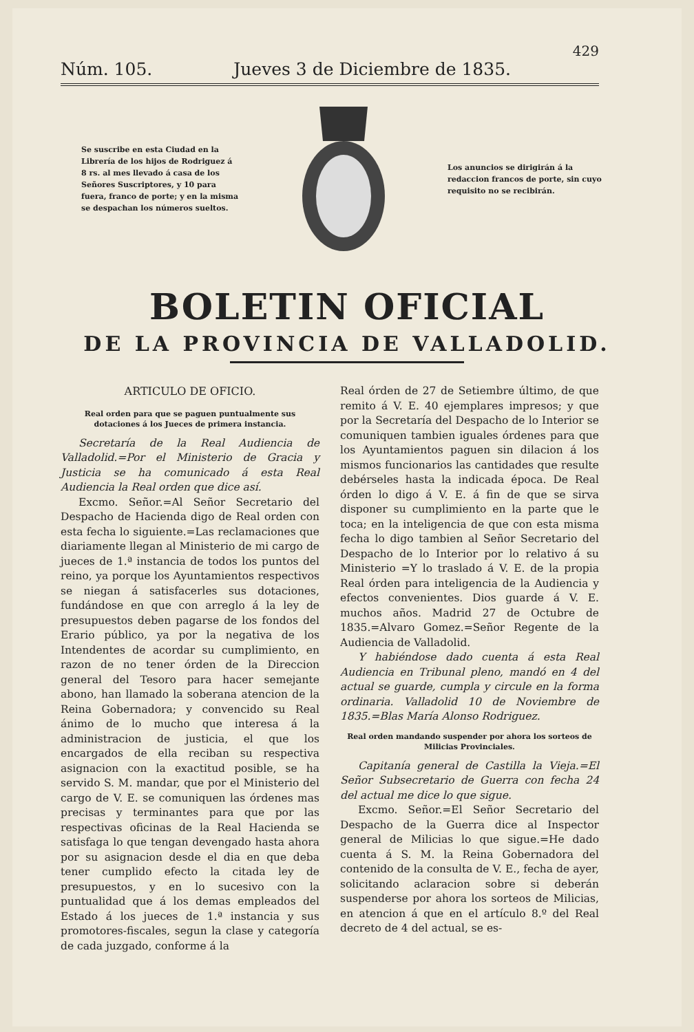429
Núm. 105. Jueves 3 de Diciembre de 1835.
Se suscribe en esta Ciudad en la Librería de los hijos de Rodriguez á 8 rs. al mes llevado á casa de los Señores Suscriptores, y 10 para fuera, franco de porte; y en la misma se despachan los números sueltos.
Los anuncios se dirigirán á la redaccion francos de porte, sin cuyo requisito no se recibirán.
BOLETIN OFICIAL
DE LA PROVINCIA DE VALLADOLID.
ARTICULO DE OFICIO.
Real orden para que se paguen puntualmente sus dotaciones á los Jueces de primera instancia.
Secretaría de la Real Audiencia de Valladolid.=Por el Ministerio de Gracia y Justicia se ha comunicado á esta Real Audiencia la Real orden que dice así.
Excmo. Señor.=Al Señor Secretario del Despacho de Hacienda digo de Real orden con esta fecha lo siguiente.=Las reclamaciones que diariamente llegan al Ministerio de mi cargo de jueces de 1.ª instancia de todos los puntos del reino, ya porque los Ayuntamientos respectivos se niegan á satisfacerles sus dotaciones, fundándose en que con arreglo á la ley de presupuestos deben pagarse de los fondos del Erario público, ya por la negativa de los Intendentes de acordar su cumplimiento, en razon de no tener órden de la Direccion general del Tesoro para hacer semejante abono, han llamado la soberana atencion de la Reina Gobernadora; y convencido su Real ánimo de lo mucho que interesa á la administracion de justicia, el que los encargados de ella reciban su respectiva asignacion con la exactitud posible, se ha servido S. M. mandar, que por el Ministerio del cargo de V. E. se comuniquen las órdenes mas precisas y terminantes para que por las respectivas oficinas de la Real Hacienda se satisfaga lo que tengan devengado hasta ahora por su asignacion desde el dia en que deba tener cumplido efecto la citada ley de presupuestos, y en lo sucesivo con la puntualidad que á los demas empleados del Estado á los jueces de 1.ª instancia y sus promotores-fiscales, segun la clase y categoría de cada juzgado, conforme á la
Real órden de 27 de Setiembre último, de que remito á V. E. 40 ejemplares impresos; y que por la Secretaría del Despacho de lo Interior se comuniquen tambien iguales órdenes para que los Ayuntamientos paguen sin dilacion á los mismos funcionarios las cantidades que resulte debérseles hasta la indicada época. De Real órden lo digo á V. E. á fin de que se sirva disponer su cumplimiento en la parte que le toca; en la inteligencia de que con esta misma fecha lo digo tambien al Señor Secretario del Despacho de lo Interior por lo relativo á su Ministerio =Y lo traslado á V. E. de la propia Real órden para inteligencia de la Audiencia y efectos convenientes. Dios guarde á V. E. muchos años. Madrid 27 de Octubre de 1835.=Alvaro Gomez.=Señor Regente de la Audiencia de Valladolid.
Y habiéndose dado cuenta á esta Real Audiencia en Tribunal pleno, mandó en 4 del actual se guarde, cumpla y circule en la forma ordinaria. Valladolid 10 de Noviembre de 1835.=Blas María Alonso Rodriguez.
Real orden mandando suspender por ahora los sorteos de Milicias Provinciales.
Capitanía general de Castilla la Vieja.=El Señor Subsecretario de Guerra con fecha 24 del actual me dice lo que sigue.
Excmo. Señor.=El Señor Secretario del Despacho de la Guerra dice al Inspector general de Milicias lo que sigue.=He dado cuenta á S. M. la Reina Gobernadora del contenido de la consulta de V. E., fecha de ayer, solicitando aclaracion sobre si deberán suspenderse por ahora los sorteos de Milicias, en atencion á que en el artículo 8.º del Real decreto de 4 del actual, se es-